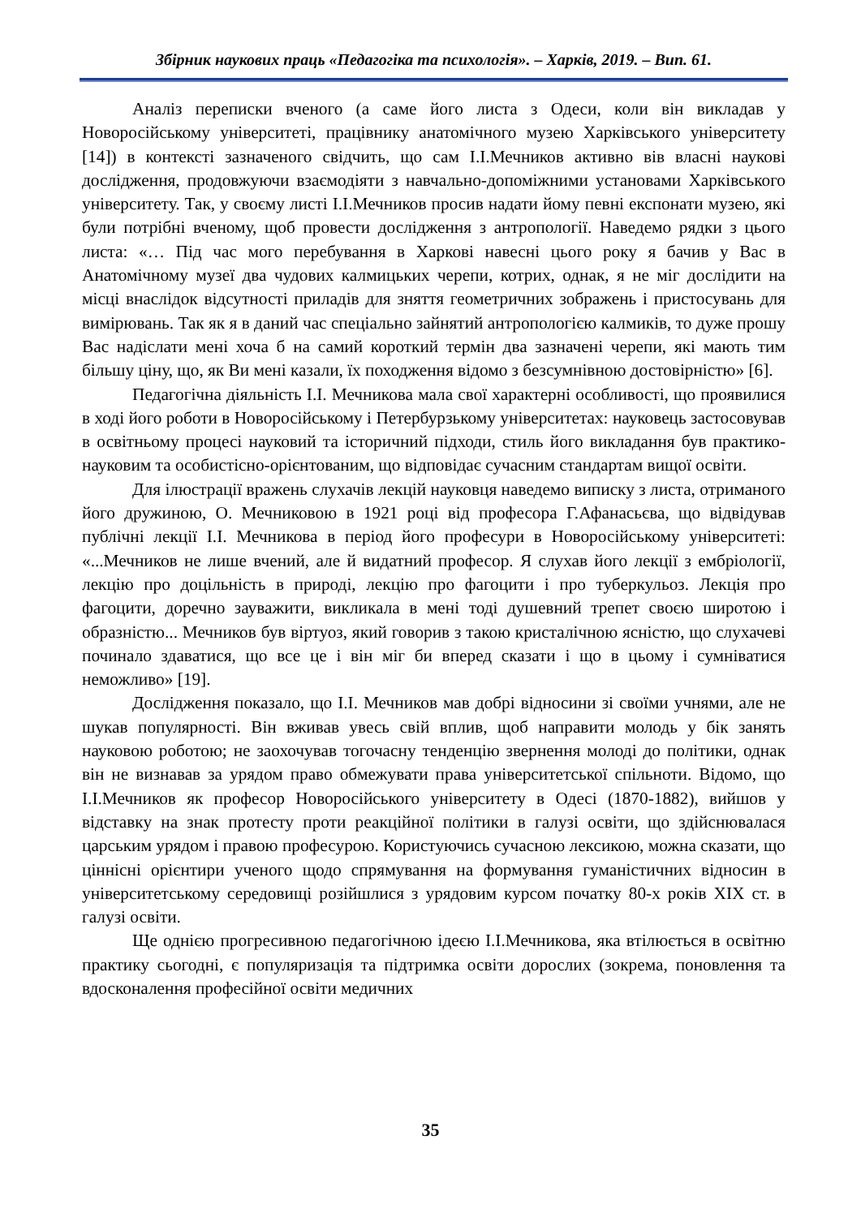Збірник наукових праць «Педагогіка та психологія». – Харків, 2019. – Вип. 61.
Аналіз переписки вченого (а саме його листа з Одеси, коли він викладав у Новоросійському університеті, працівнику анатомічного музею Харківського університету [14]) в контексті зазначеного свідчить, що сам І.І.Мечников активно вів власні наукові дослідження, продовжуючи взаємодіяти з навчально-допоміжними установами Харківського університету. Так, у своєму листі І.І.Мечников просив надати йому певні експонати музею, які були потрібні вченому, щоб провести дослідження з антропології. Наведемо рядки з цього листа: «… Під час мого перебування в Харкові навесні цього року я бачив у Вас в Анатомічному музеї два чудових калмицьких черепи, котрих, однак, я не міг дослідити на місці внаслідок відсутності приладів для зняття геометричних зображень і пристосувань для вимірювань. Так як я в даний час спеціально зайнятий антропологією калмиків, то дуже прошу Вас надіслати мені хоча б на самий короткий термін два зазначені черепи, які мають тим більшу ціну, що, як Ви мені казали, їх походження відомо з безсумнівною достовірністю» [6].
Педагогічна діяльність І.І. Мечникова мала свої характерні особливості, що проявилися в ході його роботи в Новоросійському і Петербурзькому університетах: науковець застосовував в освітньому процесі науковий та історичний підходи, стиль його викладання був практико-науковим та особистісно-орієнтованим, що відповідає сучасним стандартам вищої освіти.
Для ілюстрації вражень слухачів лекцій науковця наведемо виписку з листа, отриманого його дружиною, О. Мечниковою в 1921 році від професора Г.Афанасьєва, що відвідував публічні лекції І.І. Мечникова в період його професури в Новоросійському університеті: «...Мечников не лише вчений, але й видатний професор. Я слухав його лекції з ембріології, лекцію про доцільність в природі, лекцію про фагоцити і про туберкульоз. Лекція про фагоцити, доречно зауважити, викликала в мені тоді душевний трепет своєю широтою і образністю... Мечников був віртуоз, який говорив з такою кристалічною ясністю, що слухачеві починало здаватися, що все це і він міг би вперед сказати і що в цьому і сумніватися неможливо» [19].
Дослідження показало, що І.І. Мечников мав добрі відносини зі своїми учнями, але не шукав популярності. Він вживав увесь свій вплив, щоб направити молодь у бік занять науковою роботою; не заохочував тогочасну тенденцію звернення молоді до політики, однак він не визнавав за урядом право обмежувати права університетської спільноти. Відомо, що І.І.Мечников як професор Новоросійського університету в Одесі (1870-1882), вийшов у відставку на знак протесту проти реакційної політики в галузі освіти, що здійснювалася царським урядом і правою професурою. Користуючись сучасною лексикою, можна сказати, що ціннісні орієнтири ученого щодо спрямування на формування гуманістичних відносин в університетському середовищі розійшлися з урядовим курсом початку 80-х років XIX ст. в галузі освіти.
Ще однією прогресивною педагогічною ідеєю І.І.Мечникова, яка втілюється в освітню практику сьогодні, є популяризація та підтримка освіти дорослих (зокрема, поновлення та вдосконалення професійної освіти медичних
35